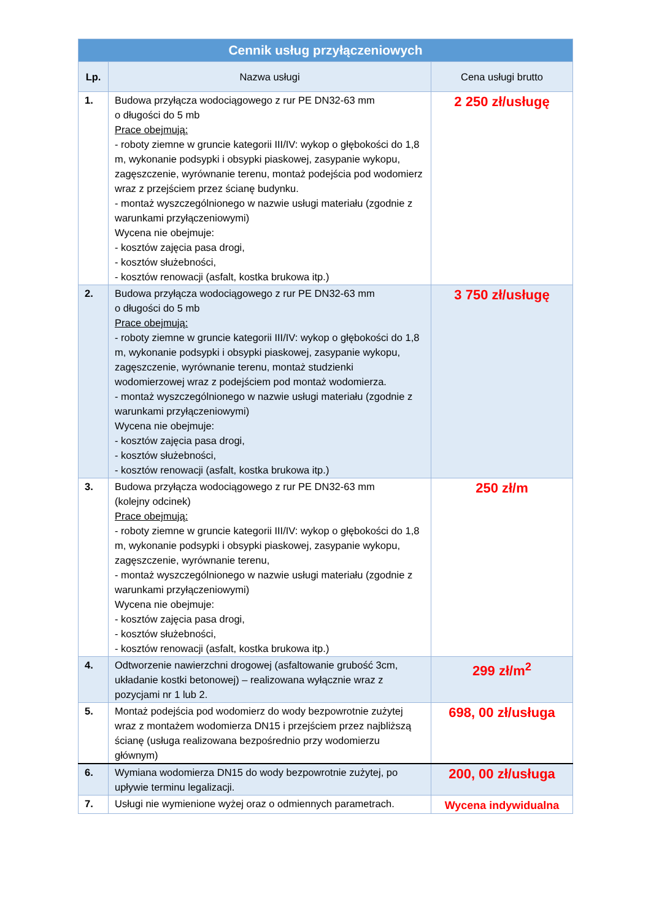| Cennik usług przyłączeniowych | | |
| --- | --- | --- |
| Lp. | Nazwa usługi | Cena usługi brutto |
| 1. | Budowa przyłącza wodociągowego z rur PE DN32-63 mm o długości do 5 mb Prace obejmują: - roboty ziemne w gruncie kategorii III/IV: wykop o głębokości do 1,8 m, wykonanie podsypki i obsypki piaskowej, zasypanie wykopu, zagęszczenie, wyrównanie terenu, montaż podejścia pod wodomierz wraz z przejściem przez ścianę budynku. - montaż wyszczególnionego w nazwie usługi materiału (zgodnie z warunkami przyłączeniowymi) Wycena nie obejmuje: - kosztów zajęcia pasa drogi, - kosztów służebności, - kosztów renowacji (asfalt, kostka brukowa itp.) | 2 250 zł/usługę |
| 2. | Budowa przyłącza wodociągowego z rur PE DN32-63 mm o długości do 5 mb Prace obejmują: - roboty ziemne w gruncie kategorii III/IV: wykop o głębokości do 1,8 m, wykonanie podsypki i obsypki piaskowej, zasypanie wykopu, zagęszczenie, wyrównanie terenu, montaż studzienki wodomierzowej wraz z podejściem pod montaż wodomierza. - montaż wyszczególnionego w nazwie usługi materiału (zgodnie z warunkami przyłączeniowymi) Wycena nie obejmuje: - kosztów zajęcia pasa drogi, - kosztów służebności, - kosztów renowacji (asfalt, kostka brukowa itp.) | 3 750 zł/usługę |
| 3. | Budowa przyłącza wodociągowego z rur PE DN32-63 mm (kolejny odcinek) Prace obejmują: - roboty ziemne w gruncie kategorii III/IV: wykop o głębokości do 1,8 m, wykonanie podsypki i obsypki piaskowej, zasypanie wykopu, zagęszczenie, wyrównanie terenu, - montaż wyszczególnionego w nazwie usługi materiału (zgodnie z warunkami przyłączeniowymi) Wycena nie obejmuje: - kosztów zajęcia pasa drogi, - kosztów służebności, - kosztów renowacji (asfalt, kostka brukowa itp.) | 250 zł/m |
| 4. | Odtworzenie nawierzchni drogowej (asfaltowanie grubość 3cm, układanie kostki betonowej) – realizowana wyłącznie wraz z pozycjami nr 1 lub 2. | 299 zł/m<sup>2</sup> |
| 5. | Montaż podejścia pod wodomierz do wody bezpowrotnie zużytej wraz z montażem wodomierza DN15 i przejściem przez najbliższą ścianę (usługa realizowana bezpośrednio przy wodomierzu głównym) | 698, 00 zł/usługa |
| 6. | Wymiana wodomierza DN15 do wody bezpowrotnie zużytej, po upływie terminu legalizacji. | 200, 00 zł/usługa |
| 7. | Usługi nie wymienione wyżej oraz o odmiennych parametrach. | Wycena indywidualna |